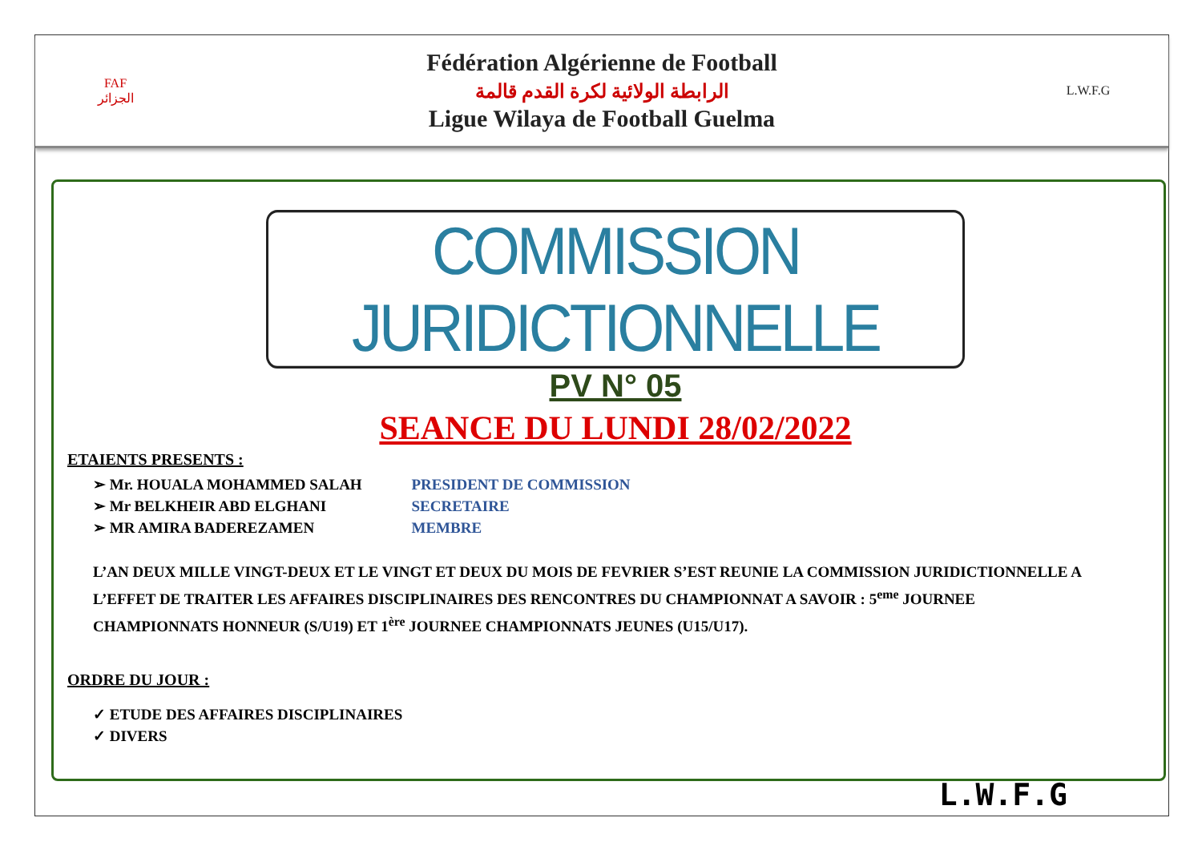FAF
الجزائر
Fédération Algérienne de Football
الرابطة الولائية لكرة القدم قالمة
Ligue Wilaya de Football Guelma
L.W.F.G
COMMISSION JURIDICTIONNELLE
PV N° 05
SEANCE DU LUNDI 28/02/2022
ETAIENTS PRESENTS :
➢ Mr. HOUALA MOHAMMED SALAH PRESIDENT DE COMMISSION
➢ Mr BELKHEIR ABD ELGHANI SECRETAIRE
➢ MR AMIRA BADEREZAMEN MEMBRE
L’AN DEUX MILLE VINGT-DEUX ET LE VINGT ET DEUX DU MOIS DE FEVRIER S’EST REUNIE LA COMMISSION JURIDICTIONNELLE A L’EFFET DE TRAITER LES AFFAIRES DISCIPLINAIRES DES RENCONTRES DU CHAMPIONNAT A SAVOIR : 5<sup>eme</sup> JOURNEE CHAMPIONNATS HONNEUR (S/U19) ET 1<sup>ère</sup> JOURNEE CHAMPIONNATS JEUNES (U15/U17).
ORDRE DU JOUR :
✓ ETUDE DES AFFAIRES DISCIPLINAIRES
✓ DIVERS
L.W.F.G